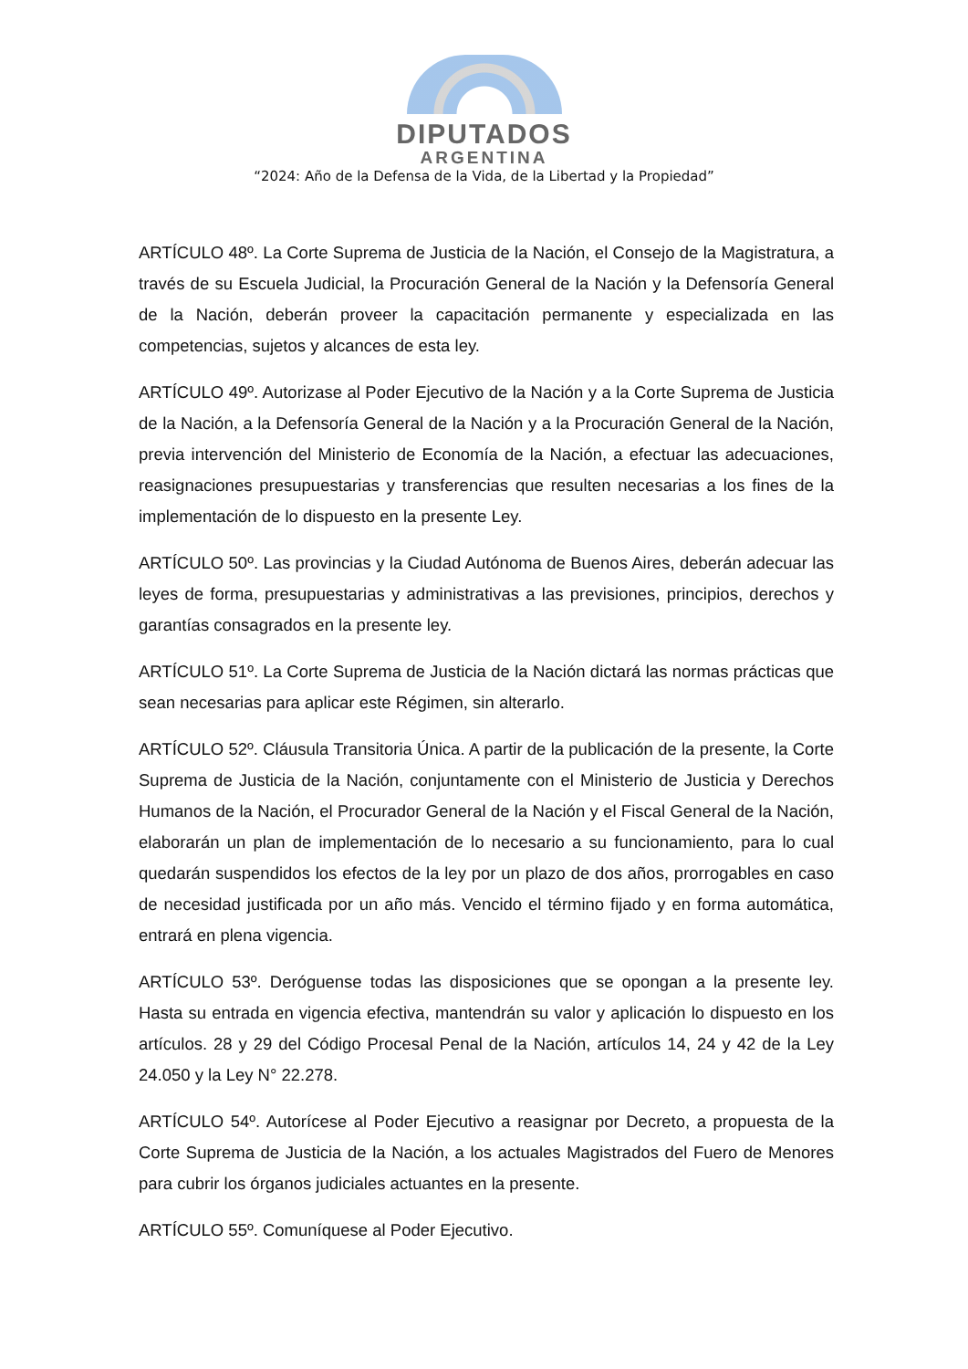DIPUTADOS
ARGENTINA
“2024: Año de la Defensa de la Vida, de la Libertad y la Propiedad”
ARTÍCULO 48º. La Corte Suprema de Justicia de la Nación, el Consejo de la Magistratura, a través de su Escuela Judicial, la Procuración General de la Nación y la Defensoría General de la Nación, deberán proveer la capacitación permanente y especializada en las competencias, sujetos y alcances de esta ley.
ARTÍCULO 49º. Autorizase al Poder Ejecutivo de la Nación y a la Corte Suprema de Justicia de la Nación, a la Defensoría General de la Nación y a la Procuración General de la Nación, previa intervención del Ministerio de Economía de la Nación, a efectuar las adecuaciones, reasignaciones presupuestarias y transferencias que resulten necesarias a los fines de la implementación de lo dispuesto en la presente Ley.
ARTÍCULO 50º. Las provincias y la Ciudad Autónoma de Buenos Aires, deberán adecuar las leyes de forma, presupuestarias y administrativas a las previsiones, principios, derechos y garantías consagrados en la presente ley.
ARTÍCULO 51º. La Corte Suprema de Justicia de la Nación dictará las normas prácticas que sean necesarias para aplicar este Régimen, sin alterarlo.
ARTÍCULO 52º. Cláusula Transitoria Única. A partir de la publicación de la presente, la Corte Suprema de Justicia de la Nación, conjuntamente con el Ministerio de Justicia y Derechos Humanos de la Nación, el Procurador General de la Nación y el Fiscal General de la Nación, elaborarán un plan de implementación de lo necesario a su funcionamiento, para lo cual quedarán suspendidos los efectos de la ley por un plazo de dos años, prorrogables en caso de necesidad justificada por un año más. Vencido el término fijado y en forma automática, entrará en plena vigencia.
ARTÍCULO 53º. Deróguense todas las disposiciones que se opongan a la presente ley. Hasta su entrada en vigencia efectiva, mantendrán su valor y aplicación lo dispuesto en los artículos. 28 y 29 del Código Procesal Penal de la Nación, artículos 14, 24 y 42 de la Ley 24.050 y la Ley N° 22.278.
ARTÍCULO 54º. Autorícese al Poder Ejecutivo a reasignar por Decreto, a propuesta de la Corte Suprema de Justicia de la Nación, a los actuales Magistrados del Fuero de Menores para cubrir los órganos judiciales actuantes en la presente.
ARTÍCULO 55º. Comuníquese al Poder Ejecutivo.